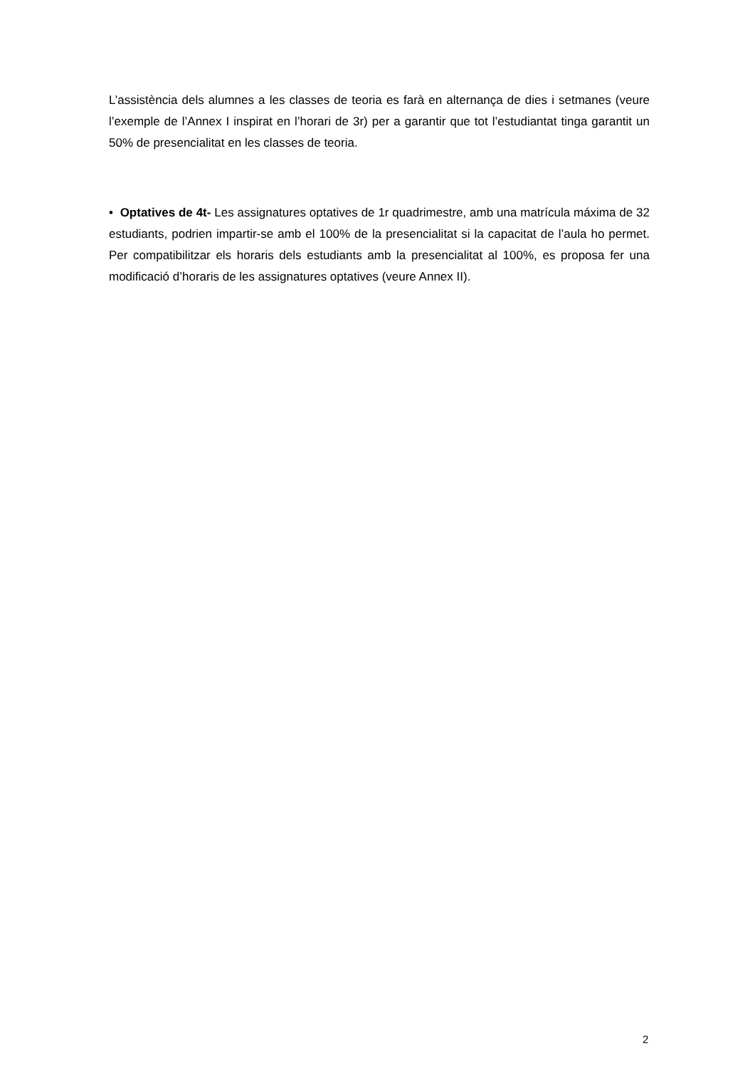L’assistència dels alumnes a les classes de teoria es farà en alternança de dies i setmanes (veure l’exemple de l’Annex I inspirat en l’horari de 3r) per a garantir que tot l’estudiantat tinga garantit un 50% de presencialitat en les classes de teoria.
• Optatives de 4t- Les assignatures optatives de 1r quadrimestre, amb una matrícula máxima de 32 estudiants, podrien impartir-se amb el 100% de la presencialitat si la capacitat de l’aula ho permet. Per compatibilitzar els horaris dels estudiants amb la presencialitat al 100%, es proposa fer una modificació d’horaris de les assignatures optatives (veure Annex II).
2